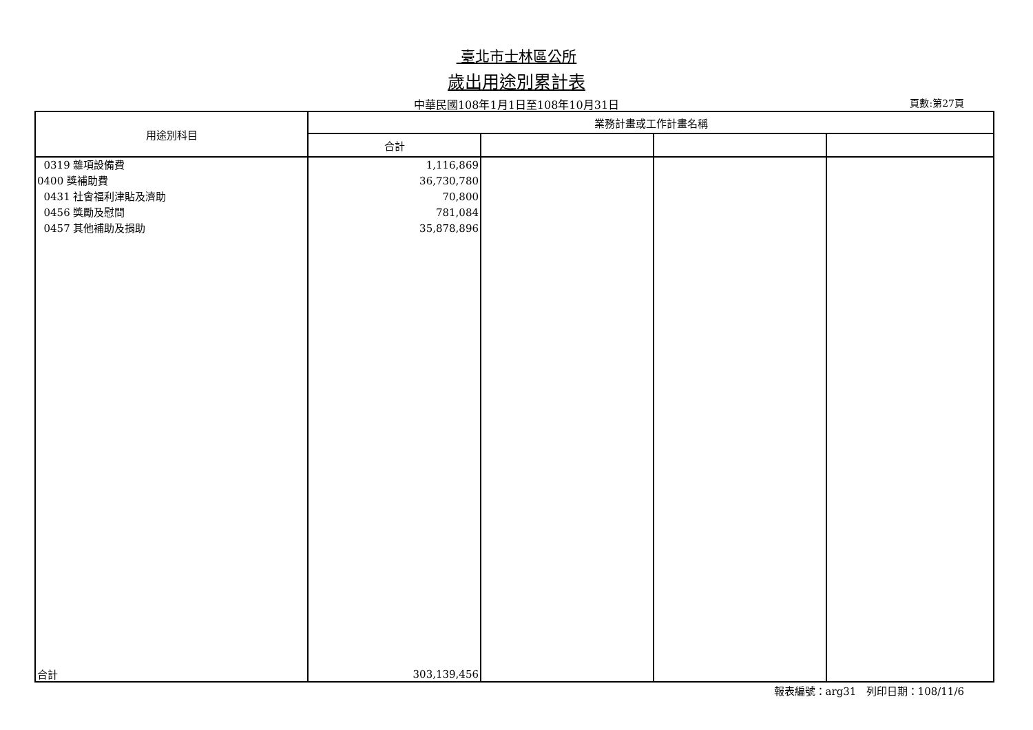臺北市士林區公所
歲出用途別累計表
中華民國108年1月1日至108年10月31日
頁數:第27頁
| 用途別科目 | 業務計畫或工作計畫名稱 | | | |
| --- | --- | --- | --- | --- |
| | 合計 | | | |
| 0319 雜項設備費 0400 獎補助費 0431 社會福利津貼及濟助 0456 獎勵及慰問 0457 其他補助及捐助 | 1,116,869 36,730,780 70,800 781,084 35,878,896 | | | |
| 合計 | 303,139,456 | | | |
報表編號：arg31 列印日期：108/11/6